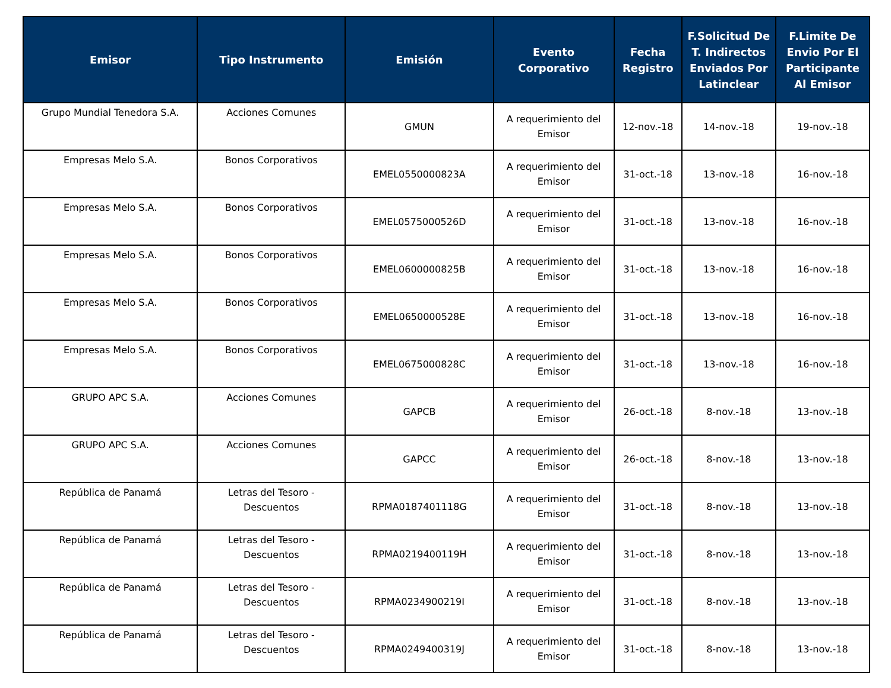| Emisor | Tipo Instrumento | Emisión | Evento Corporativo | Fecha Registro | F.Solicitud De T. Indirectos Enviados Por Latinclear | F.Limite De Envio Por El Participante Al Emisor |
| --- | --- | --- | --- | --- | --- | --- |
| Grupo Mundial Tenedora S.A. | Acciones Comunes | GMUN | A requerimiento del Emisor | 12-nov.-18 | 14-nov.-18 | 19-nov.-18 |
| Empresas Melo S.A. | Bonos Corporativos | EMEL0550000823A | A requerimiento del Emisor | 31-oct.-18 | 13-nov.-18 | 16-nov.-18 |
| Empresas Melo S.A. | Bonos Corporativos | EMEL0575000526D | A requerimiento del Emisor | 31-oct.-18 | 13-nov.-18 | 16-nov.-18 |
| Empresas Melo S.A. | Bonos Corporativos | EMEL0600000825B | A requerimiento del Emisor | 31-oct.-18 | 13-nov.-18 | 16-nov.-18 |
| Empresas Melo S.A. | Bonos Corporativos | EMEL0650000528E | A requerimiento del Emisor | 31-oct.-18 | 13-nov.-18 | 16-nov.-18 |
| Empresas Melo S.A. | Bonos Corporativos | EMEL0675000828C | A requerimiento del Emisor | 31-oct.-18 | 13-nov.-18 | 16-nov.-18 |
| GRUPO APC S.A. | Acciones Comunes | GAPCB | A requerimiento del Emisor | 26-oct.-18 | 8-nov.-18 | 13-nov.-18 |
| GRUPO APC S.A. | Acciones Comunes | GAPCC | A requerimiento del Emisor | 26-oct.-18 | 8-nov.-18 | 13-nov.-18 |
| República de Panamá | Letras del Tesoro - Descuentos | RPMA0187401118G | A requerimiento del Emisor | 31-oct.-18 | 8-nov.-18 | 13-nov.-18 |
| República de Panamá | Letras del Tesoro - Descuentos | RPMA0219400119H | A requerimiento del Emisor | 31-oct.-18 | 8-nov.-18 | 13-nov.-18 |
| República de Panamá | Letras del Tesoro - Descuentos | RPMA0234900219I | A requerimiento del Emisor | 31-oct.-18 | 8-nov.-18 | 13-nov.-18 |
| República de Panamá | Letras del Tesoro - Descuentos | RPMA0249400319J | A requerimiento del Emisor | 31-oct.-18 | 8-nov.-18 | 13-nov.-18 |